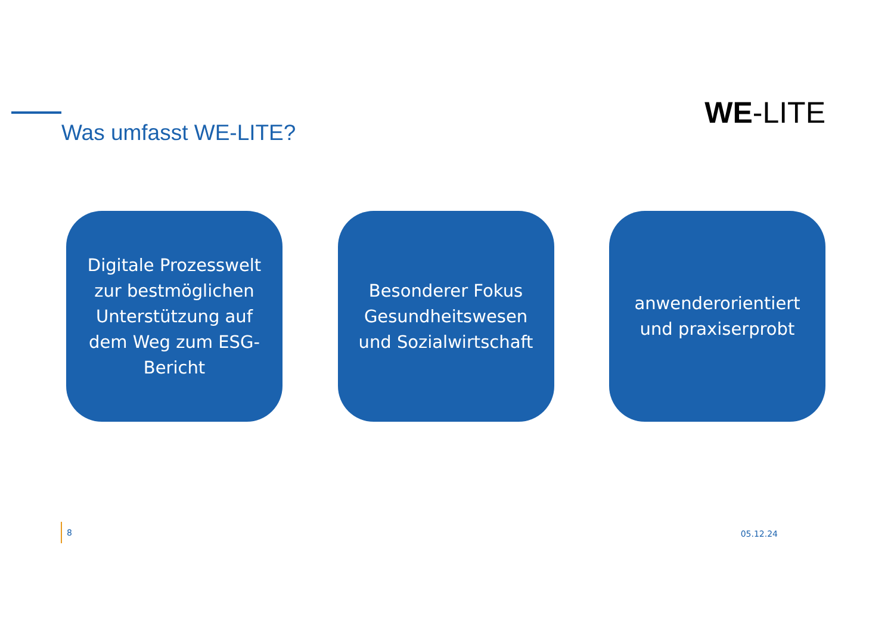Was umfasst WE-LITE?
WE-LITE
Digitale Prozesswelt zur bestmöglichen Unterstützung auf dem Weg zum ESG-Bericht
Besonderer Fokus Gesundheitswesen und Sozialwirtschaft
anwenderorientiert und praxiserprobt
8 05.12.24